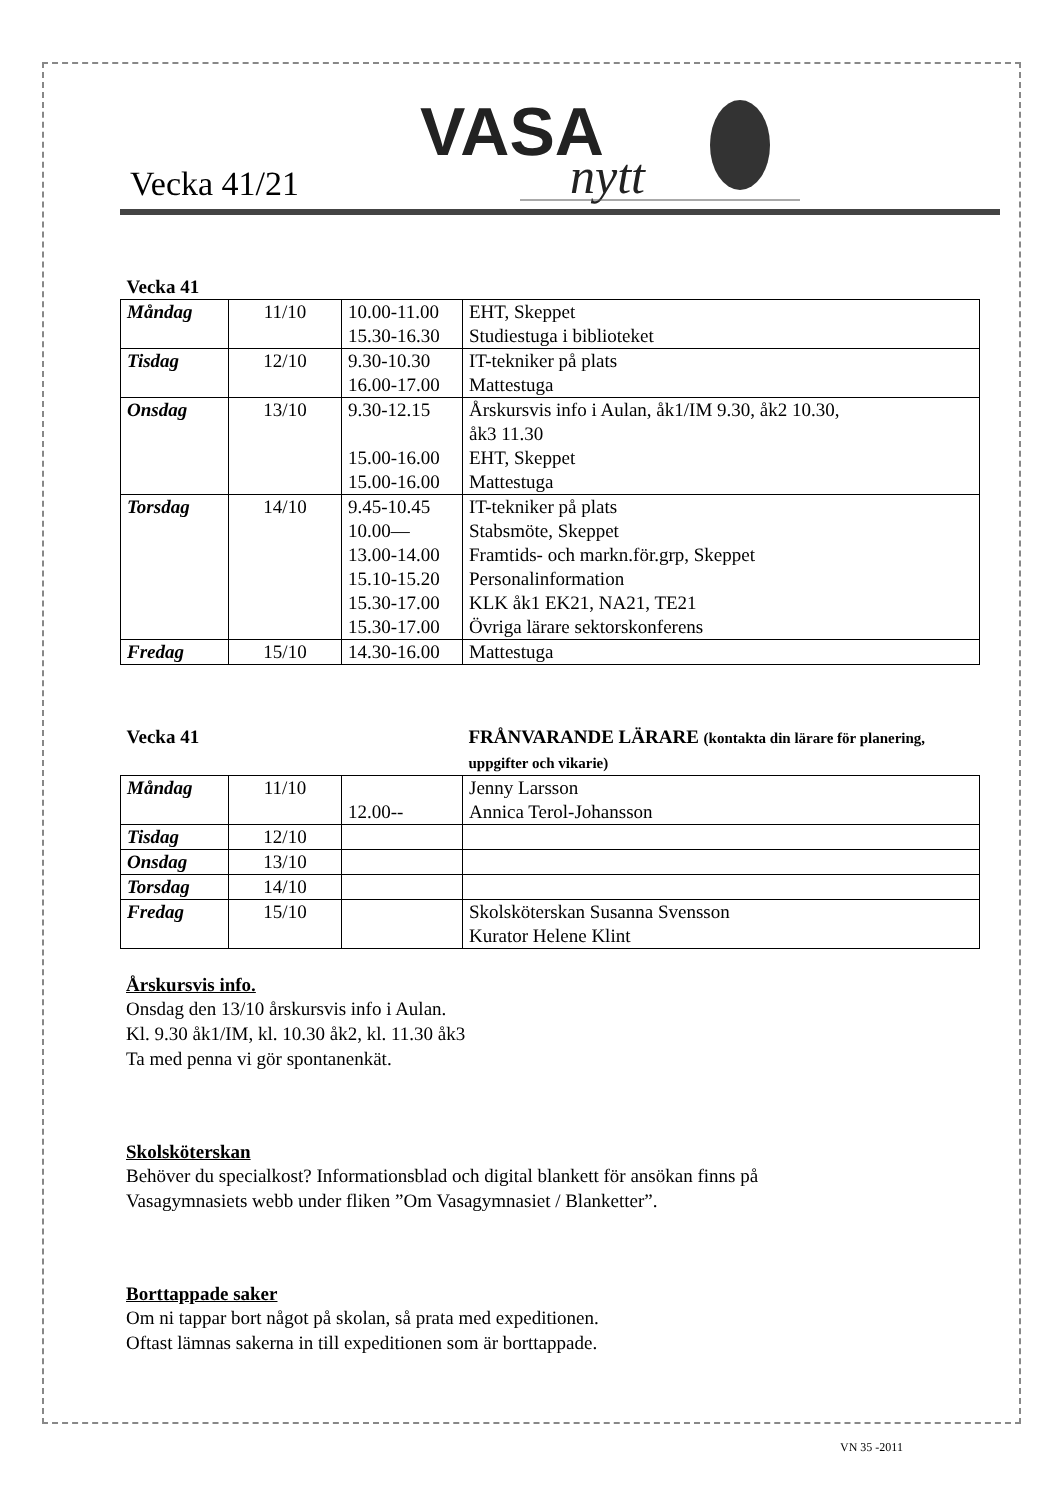Vecka 41/21
VASA
nytt
| Vecka 41 | | | |
| --- | --- | --- | --- |
| Måndag | 11/10 | 10.00-11.00 15.30-16.30 | EHT, Skeppet Studiestuga i biblioteket |
| Tisdag | 12/10 | 9.30-10.30 16.00-17.00 | IT-tekniker på plats Mattestuga |
| Onsdag | 13/10 | 9.30-12.15 15.00-16.00 15.00-16.00 | Årskursvis info i Aulan, åk1/IM 9.30, åk2 10.30, åk3 11.30 EHT, Skeppet Mattestuga |
| Torsdag | 14/10 | 9.45-10.45 10.00— 13.00-14.00 15.10-15.20 15.30-17.00 15.30-17.00 | IT-tekniker på plats Stabsmöte, Skeppet Framtids- och markn.för.grp, Skeppet Personalinformation KLK åk1 EK21, NA21, TE21 Övriga lärare sektorskonferens |
| Fredag | 15/10 | 14.30-16.00 | Mattestuga |
| Vecka 41 | | | FRÅNVARANDE LÄRARE (kontakta din lärare för planering, uppgifter och vikarie) |
| --- | --- | --- | --- |
| Måndag | 11/10 | 12.00-- | Jenny Larsson Annica Terol-Johansson |
| Tisdag | 12/10 | | |
| Onsdag | 13/10 | | |
| Torsdag | 14/10 | | |
| Fredag | 15/10 | | Skolsköterskan Susanna Svensson Kurator Helene Klint |
Årskursvis info.
Onsdag den 13/10 årskursvis info i Aulan.
Kl. 9.30 åk1/IM, kl. 10.30 åk2, kl. 11.30 åk3
Ta med penna vi gör spontanenkät.
Skolsköterskan
Behöver du specialkost? Informationsblad och digital blankett för ansökan finns på
Vasagymnasiets webb under fliken ”Om Vasagymnasiet / Blanketter”.
Borttappade saker
Om ni tappar bort något på skolan, så prata med expeditionen.
Oftast lämnas sakerna in till expeditionen som är borttappade.
VN 35 -2011